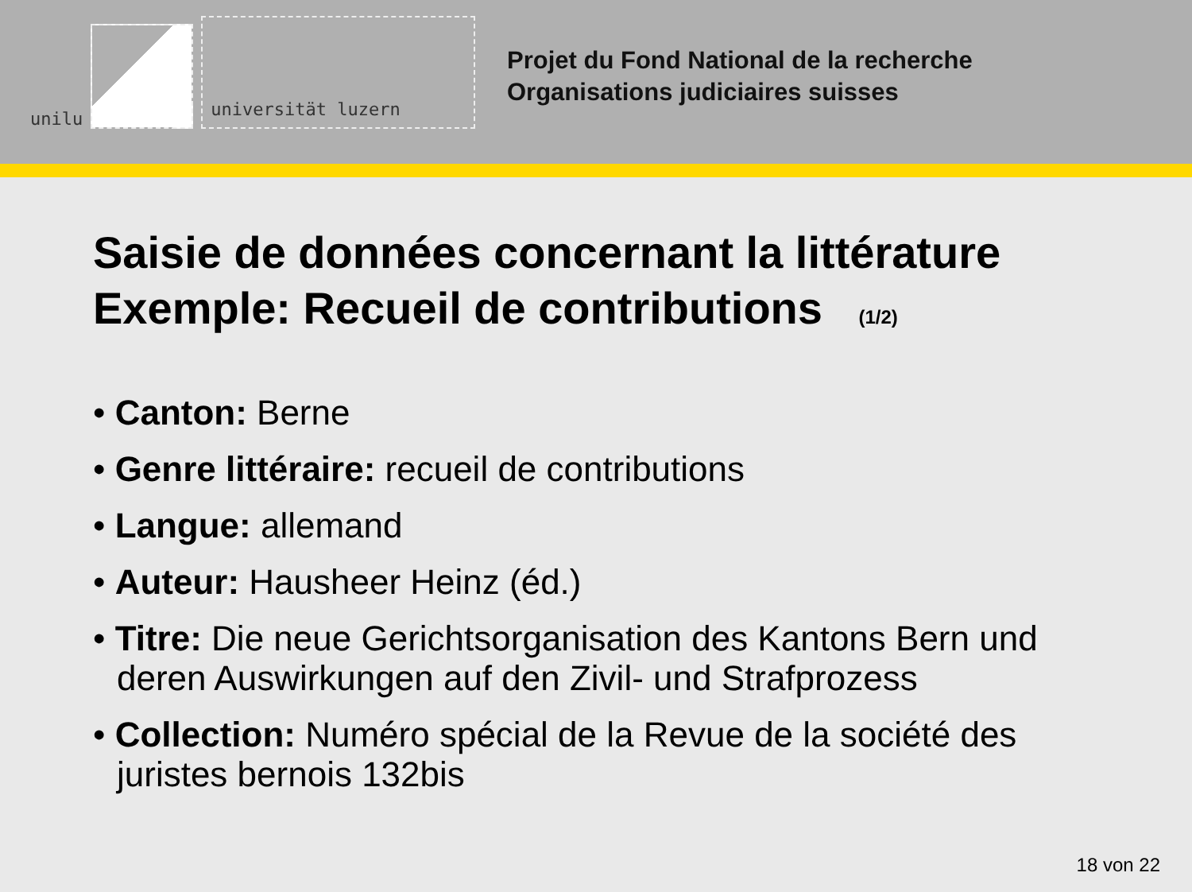unilu
universität luzern
Projet du Fond National de la recherche
Organisations judiciaires suisses
Saisie de données concernant la littérature
Exemple: Recueil de contributions (1/2)
• Canton: Berne
• Genre littéraire: recueil de contributions
• Langue: allemand
• Auteur: Hausheer Heinz (éd.)
• Titre: Die neue Gerichtsorganisation des Kantons Bern und deren Auswirkungen auf den Zivil- und Strafprozess
• Collection: Numéro spécial de la Revue de la société des juristes bernois 132bis
18 von 22